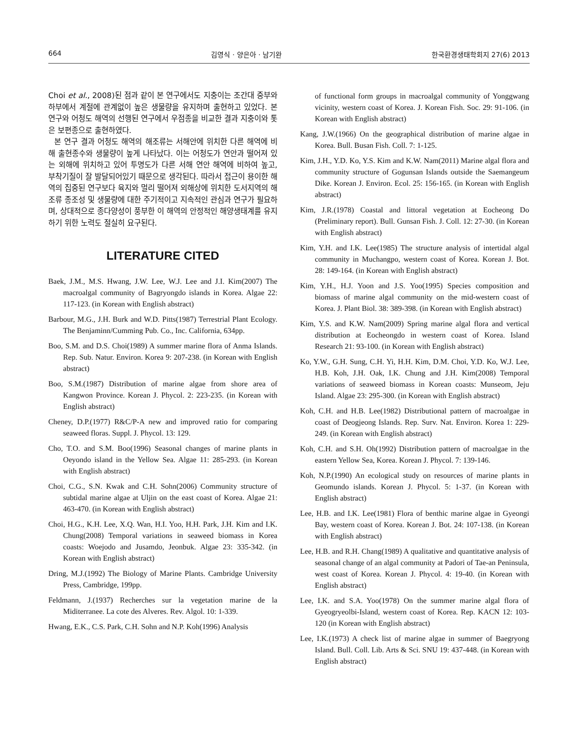664 김영식 · 양은아 · 남기완 한국환경생태학회지 27(6) 2013
Choi et al., 2008)된 점과 같이 본 연구에서도 지충이는 조간대 중부와 하부에서 계절에 관계없이 높은 생물량을 유지하며 출현하고 있었다. 본 연구와 어청도 해역의 선행된 연구에서 우점종을 비교한 결과 지충이와 톳은 보편종으로 출현하였다.
본 연구 결과 어청도 해역의 해조류는 서해안에 위치한 다른 해역에 비해 출현종수와 생물량이 높게 나타났다. 이는 어청도가 연안과 떨어져 있는 외해에 위치하고 있어 투명도가 다른 서해 연안 해역에 비하여 높고, 부착기질이 잘 발달되어있기 때문으로 생각된다. 따라서 접근이 용이한 해역의 집중된 연구보다 육지와 멀리 떨어져 외해상에 위치한 도서지역의 해조류 종조성 및 생물량에 대한 주기적이고 지속적인 관심과 연구가 필요하며, 상대적으로 종다양성이 풍부한 이 해역의 안정적인 해양생태계를 유지하기 위한 노력도 절실히 요구된다.
LITERATURE CITED
Baek, J.M., M.S. Hwang, J.W. Lee, W.J. Lee and J.I. Kim(2007) The macroalgal community of Bagryongdo islands in Korea. Algae 22: 117-123. (in Korean with English abstract)
Barbour, M.G., J.H. Burk and W.D. Pitts(1987) Terrestrial Plant Ecology. The Benjaminn/Cumming Pub. Co., Inc. California, 634pp.
Boo, S.M. and D.S. Choi(1989) A summer marine flora of Anma Islands. Rep. Sub. Natur. Environ. Korea 9: 207-238. (in Korean with English abstract)
Boo, S.M.(1987) Distribution of marine algae from shore area of Kangwon Province. Korean J. Phycol. 2: 223-235. (in Korean with English abstract)
Cheney, D.P.(1977) R&C/P-A new and improved ratio for comparing seaweed floras. Suppl. J. Phycol. 13: 129.
Cho, T.O. and S.M. Boo(1996) Seasonal changes of marine plants in Oeyondo island in the Yellow Sea. Algae 11: 285-293. (in Korean with English abstract)
Choi, C.G., S.N. Kwak and C.H. Sohn(2006) Community structure of subtidal marine algae at Uljin on the east coast of Korea. Algae 21: 463-470. (in Korean with English abstract)
Choi, H.G., K.H. Lee, X.Q. Wan, H.I. Yoo, H.H. Park, J.H. Kim and I.K. Chung(2008) Temporal variations in seaweed biomass in Korea coasts: Woejodo and Jusamdo, Jeonbuk. Algae 23: 335-342. (in Korean with English abstract)
Dring, M.J.(1992) The Biology of Marine Plants. Cambridge University Press, Cambridge, 199pp.
Feldmann, J.(1937) Recherches sur la vegetation marine de la Miditerranee. La cote des Alveres. Rev. Algol. 10: 1-339.
Hwang, E.K., C.S. Park, C.H. Sohn and N.P. Koh(1996) Analysis
of functional form groups in macroalgal community of Yonggwang vicinity, western coast of Korea. J. Korean Fish. Soc. 29: 91-106. (in Korean with English abstract)
Kang, J.W.(1966) On the geographical distribution of marine algae in Korea. Bull. Busan Fish. Coll. 7: 1-125.
Kim, J.H., Y.D. Ko, Y.S. Kim and K.W. Nam(2011) Marine algal flora and community structure of Gogunsan Islands outside the Saemangeum Dike. Korean J. Environ. Ecol. 25: 156-165. (in Korean with English abstract)
Kim, J.R.(1978) Coastal and littoral vegetation at Eocheong Do (Preliminary report). Bull. Gunsan Fish. J. Coll. 12: 27-30. (in Korean with English abstract)
Kim, Y.H. and I.K. Lee(1985) The structure analysis of intertidal algal community in Muchangpo, western coast of Korea. Korean J. Bot. 28: 149-164. (in Korean with English abstract)
Kim, Y.H., H.J. Yoon and J.S. Yoo(1995) Species composition and biomass of marine algal community on the mid-western coast of Korea. J. Plant Biol. 38: 389-398. (in Korean with English abstract)
Kim, Y.S. and K.W. Nam(2009) Spring marine algal flora and vertical distribution at Eocheongdo in western coast of Korea. Island Research 21: 93-100. (in Korean with English abstract)
Ko, Y.W., G.H. Sung, C.H. Yi, H.H. Kim, D.M. Choi, Y.D. Ko, W.J. Lee, H.B. Koh, J.H. Oak, I.K. Chung and J.H. Kim(2008) Temporal variations of seaweed biomass in Korean coasts: Munseom, Jeju Island. Algae 23: 295-300. (in Korean with English abstract)
Koh, C.H. and H.B. Lee(1982) Distributional pattern of macroalgae in coast of Deogjeong Islands. Rep. Surv. Nat. Environ. Korea 1: 229-249. (in Korean with English abstract)
Koh, C.H. and S.H. Oh(1992) Distribution pattern of macroalgae in the eastern Yellow Sea, Korea. Korean J. Phycol. 7: 139-146.
Koh, N.P.(1990) An ecological study on resources of marine plants in Geomundo islands. Korean J. Phycol. 5: 1-37. (in Korean with English abstract)
Lee, H.B. and I.K. Lee(1981) Flora of benthic marine algae in Gyeongi Bay, western coast of Korea. Korean J. Bot. 24: 107-138. (in Korean with English abstract)
Lee, H.B. and R.H. Chang(1989) A qualitative and quantitative analysis of seasonal change of an algal community at Padori of Tae-an Peninsula, west coast of Korea. Korean J. Phycol. 4: 19-40. (in Korean with English abstract)
Lee, I.K. and S.A. Yoo(1978) On the summer marine algal flora of Gyeogryeolbi-Island, western coast of Korea. Rep. KACN 12: 103-120 (in Korean with English abstract)
Lee, I.K.(1973) A check list of marine algae in summer of Baegryong Island. Bull. Coll. Lib. Arts & Sci. SNU 19: 437-448. (in Korean with English abstract)